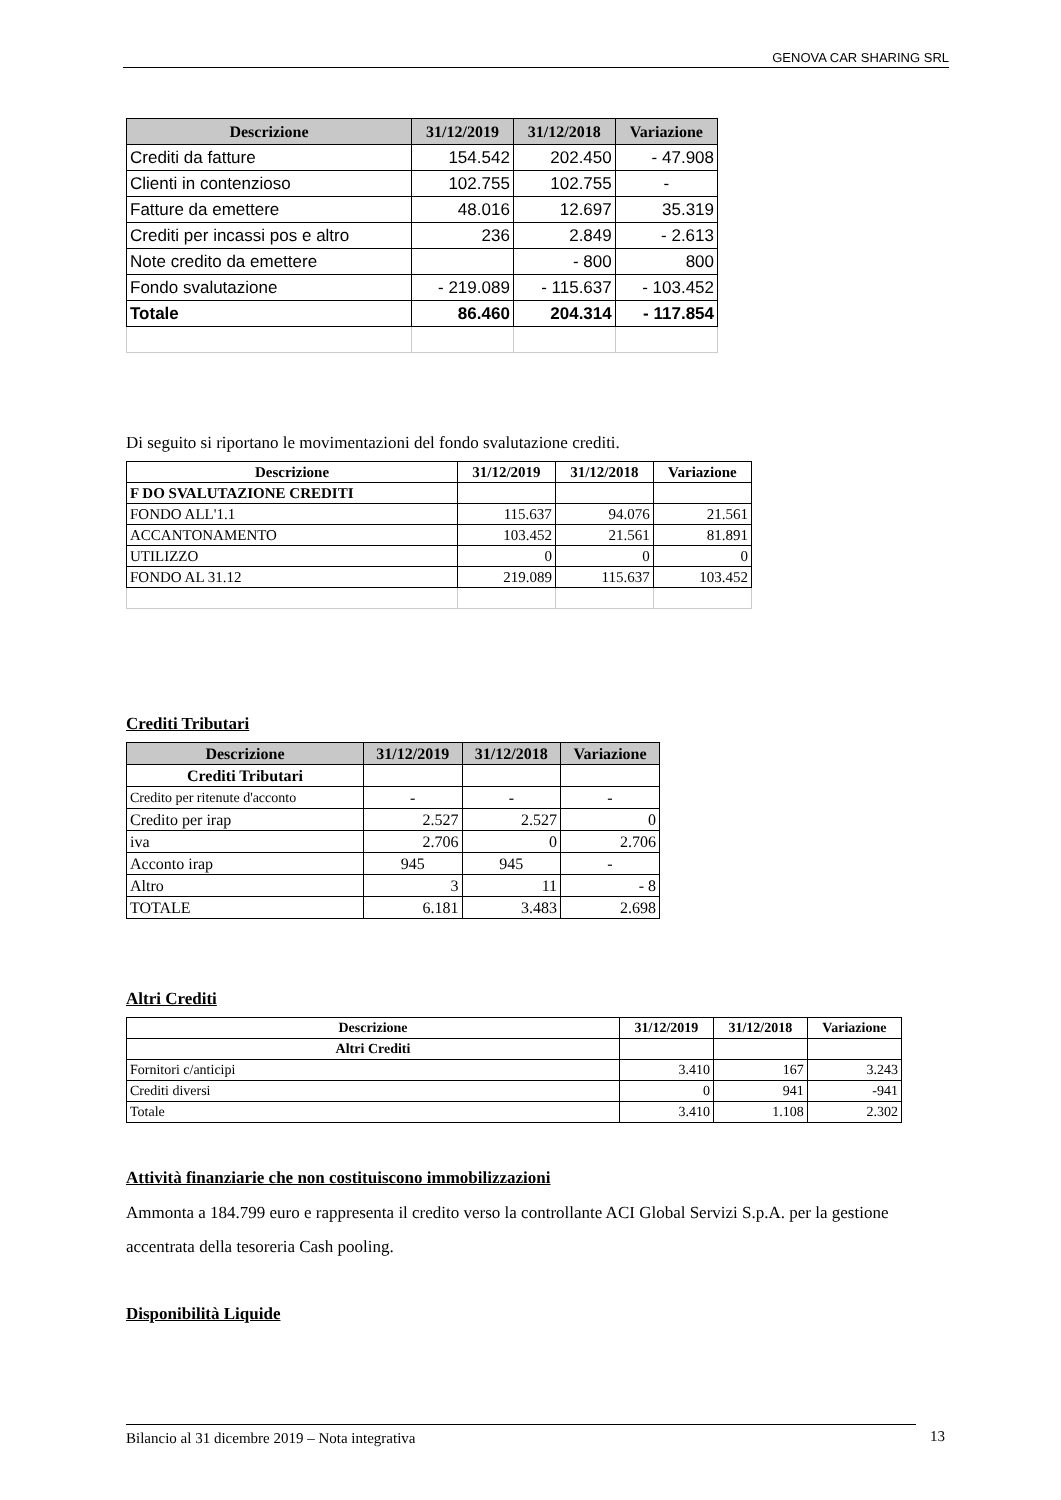GENOVA CAR SHARING SRL
| Descrizione | 31/12/2019 | 31/12/2018 | Variazione |
| --- | --- | --- | --- |
| Crediti da fatture | 154.542 | 202.450 | - 47.908 |
| Clienti in contenzioso | 102.755 | 102.755 | - |
| Fatture da emettere | 48.016 | 12.697 | 35.319 |
| Crediti per incassi pos e altro | 236 | 2.849 | - 2.613 |
| Note credito da emettere | | - 800 | 800 |
| Fondo svalutazione | - 219.089 | - 115.637 | - 103.452 |
| Totale | 86.460 | 204.314 | - 117.854 |
Di seguito si riportano le movimentazioni del fondo svalutazione crediti.
| Descrizione | 31/12/2019 | 31/12/2018 | Variazione |
| --- | --- | --- | --- |
| F DO SVALUTAZIONE CREDITI | | | |
| FONDO ALL'1.1 | 115.637 | 94.076 | 21.561 |
| ACCANTONAMENTO | 103.452 | 21.561 | 81.891 |
| UTILIZZO | 0 | 0 | 0 |
| FONDO AL 31.12 | 219.089 | 115.637 | 103.452 |
Crediti Tributari
| Descrizione | 31/12/2019 | 31/12/2018 | Variazione |
| --- | --- | --- | --- |
| Crediti Tributari | | | |
| Credito per ritenute d'acconto | - | - | - |
| Credito per irap | 2.527 | 2.527 | 0 |
| iva | 2.706 | 0 | 2.706 |
| Acconto irap | 945 | 945 | - |
| Altro | 3 | 11 | - 8 |
| TOTALE | 6.181 | 3.483 | 2.698 |
Altri Crediti
| Descrizione | 31/12/2019 | 31/12/2018 | Variazione |
| --- | --- | --- | --- |
| Altri Crediti | | | |
| Fornitori c/anticipi | 3.410 | 167 | 3.243 |
| Crediti diversi | 0 | 941 | -941 |
| Totale | 3.410 | 1.108 | 2.302 |
Attività finanziarie che non costituiscono immobilizzazioni
Ammonta a 184.799 euro e rappresenta il credito verso la controllante ACI Global Servizi S.p.A. per la gestione accentrata della tesoreria Cash pooling.
Disponibilità Liquide
Bilancio al 31 dicembre 2019 – Nota integrativa 13